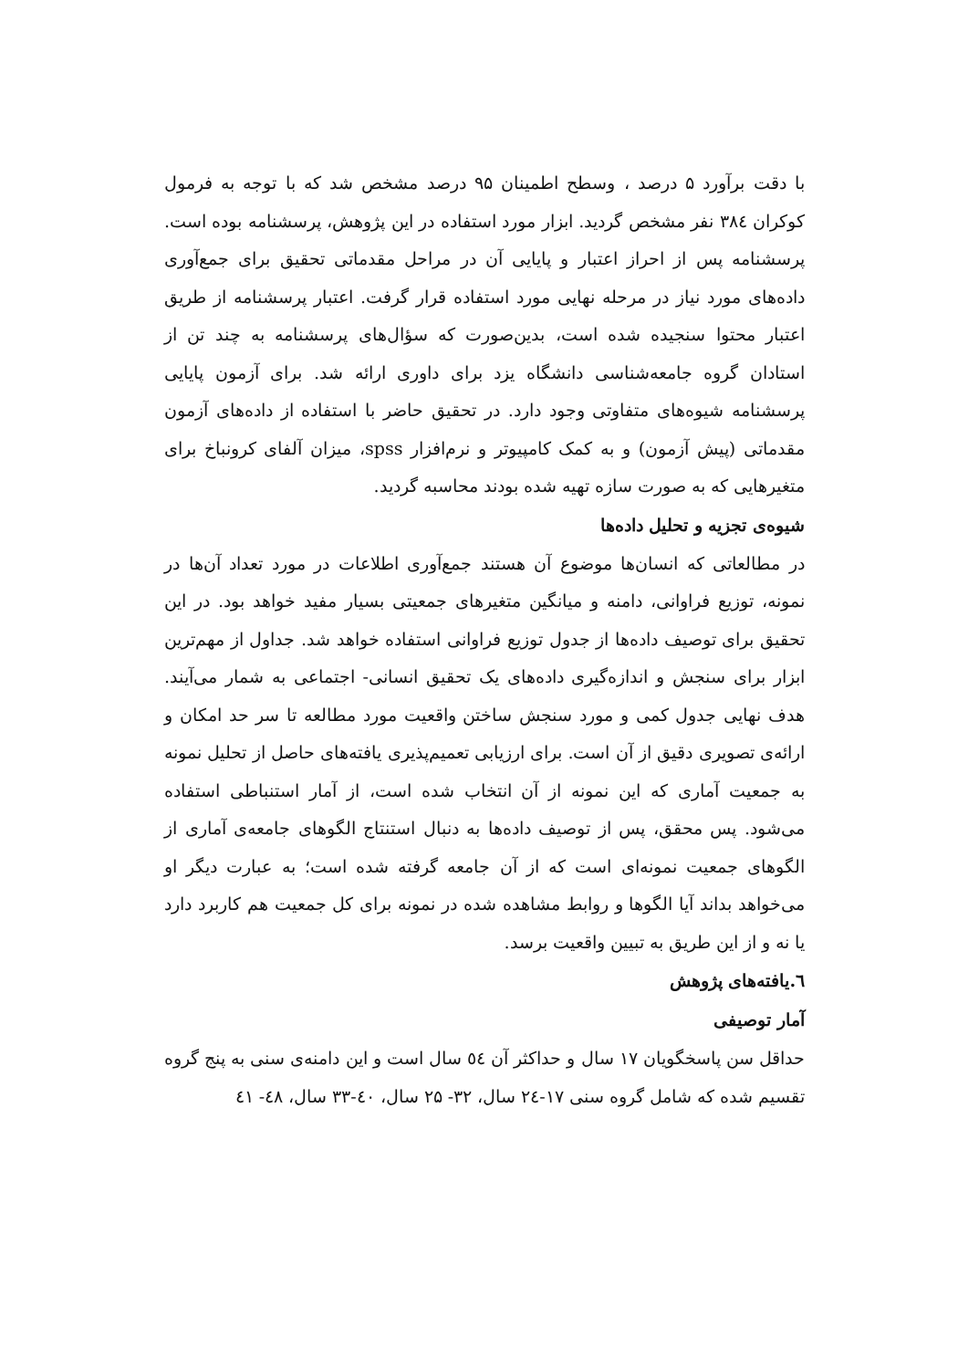با دقت برآورد ۵ درصد ، وسطح اطمینان ۹۵ درصد مشخص شد که با توجه به فرمول کوکران ۳۸٤ نفر مشخص گردید. ابزار مورد استفاده در این پژوهش، پرسشنامه بوده است. پرسشنامه پس از احراز اعتبار و پایایی آن در مراحل مقدماتی تحقیق برای جمع‌آوری داده‌های مورد نیاز در مرحله نهایی مورد استفاده قرار گرفت. اعتبار پرسشنامه از طریق اعتبار محتوا سنجیده شده است، بدین‌صورت که سؤال‌های پرسشنامه به چند تن از استادان گروه جامعه‌شناسی دانشگاه یزد برای داوری ارائه شد. برای آزمون پایایی پرسشنامه شیوه‌های متفاوتی وجود دارد. در تحقیق حاضر با استفاده از داده‌های آزمون مقدماتی (پیش آزمون) و به کمک کامپیوتر و نرم‌افزار spss، میزان آلفای کرونباخ برای متغیرهایی که به صورت سازه تهیه شده بودند محاسبه گردید.
شیوه‌ی تجزیه و تحلیل داده‌ها
در مطالعاتی که انسان‌ها موضوع آن هستند جمع‌آوری اطلاعات در مورد تعداد آن‌ها در نمونه، توزیع فراوانی، دامنه و میانگین متغیرهای جمعیتی بسیار مفید خواهد بود. در این تحقیق برای توصیف داده‌ها از جدول توزیع فراوانی استفاده خواهد شد. جداول از مهم‌ترین ابزار برای سنجش و اندازه‌گیری داده‌های یک تحقیق انسانی- اجتماعی به شمار می‌آیند. هدف نهایی جدول کمی و مورد سنجش ساختن واقعیت مورد مطالعه تا سر حد امکان و ارائه‌ی تصویری دقیق از آن است. برای ارزیابی تعمیم‌پذیری یافته‌های حاصل از تحلیل نمونه به جمعیت آماری که این نمونه از آن انتخاب شده است، از آمار استنباطی استفاده می‌شود. پس محقق، پس از توصیف داده‌ها به دنبال استنتاج الگوهای جامعه‌ی آماری از الگوهای جمعیت نمونه‌ای است که از آن جامعه گرفته شده است؛ به عبارت دیگر او می‌خواهد بداند آیا الگوها و روابط مشاهده شده در نمونه برای کل جمعیت هم کاربرد دارد یا نه و از این طریق به تبیین واقعیت برسد.
٦.یافته‌های پژوهش
آمار توصیفی
حداقل سن پاسخگویان ۱۷ سال و حداکثر آن ٥٤ سال است و این دامنه‌ی سنی به پنج گروه تقسیم شده که شامل گروه سنی ۱۷-۲٤ سال، ۳۲- ۲۵ سال، ٤۰-۳۳ سال، ٤۸- ٤۱